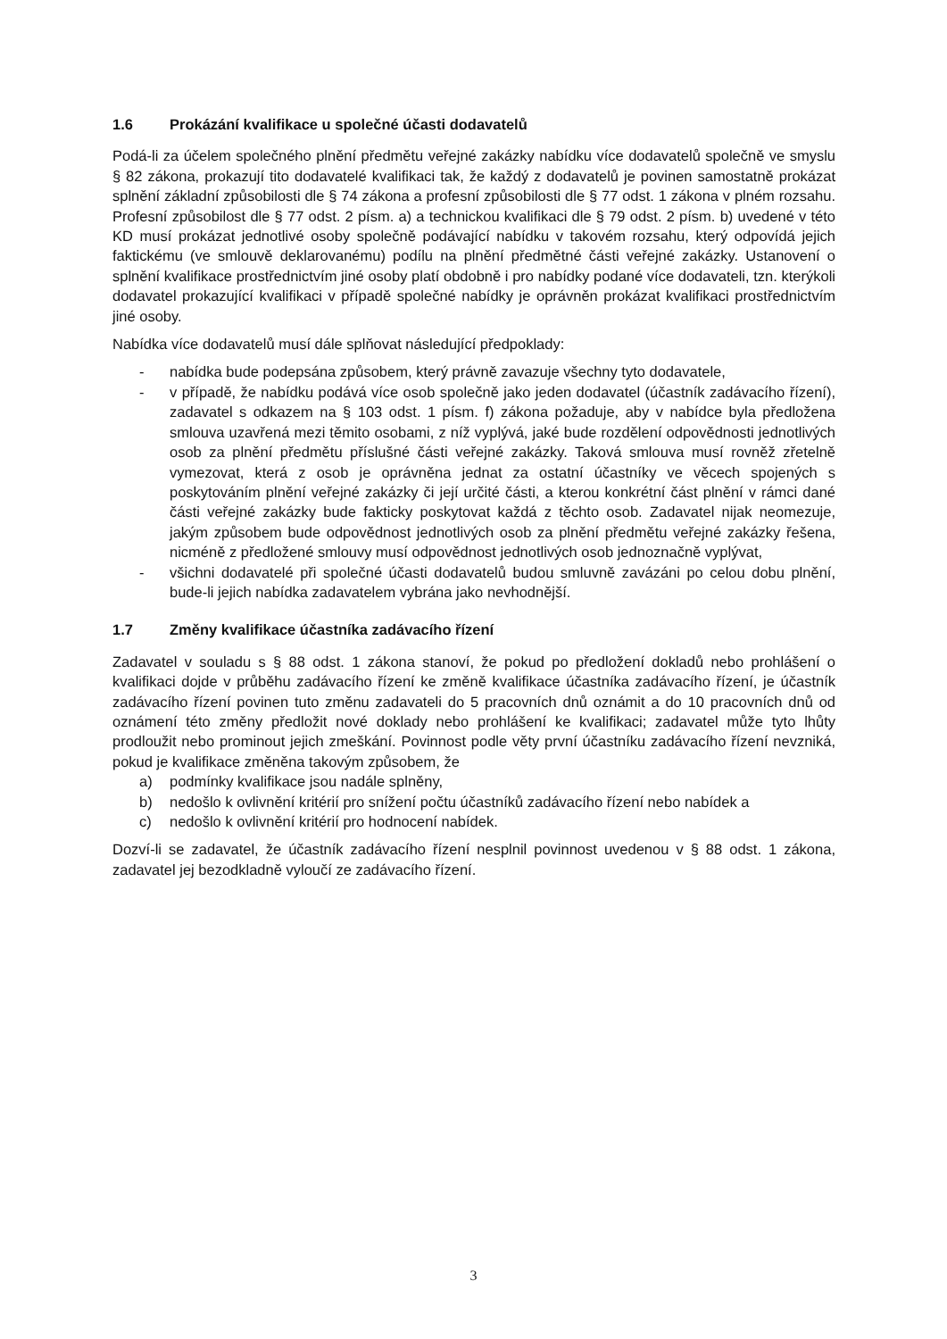1.6 Prokázání kvalifikace u společné účasti dodavatelů
Podá-li za účelem společného plnění předmětu veřejné zakázky nabídku více dodavatelů společně ve smyslu § 82 zákona, prokazují tito dodavatelé kvalifikaci tak, že každý z dodavatelů je povinen samostatně prokázat splnění základní způsobilosti dle § 74 zákona a profesní způsobilosti dle § 77 odst. 1 zákona v plném rozsahu. Profesní způsobilost dle § 77 odst. 2 písm. a) a technickou kvalifikaci dle § 79 odst. 2 písm. b) uvedené v této KD musí prokázat jednotlivé osoby společně podávající nabídku v takovém rozsahu, který odpovídá jejich faktickému (ve smlouvě deklarovanému) podílu na plnění předmětné části veřejné zakázky. Ustanovení o splnění kvalifikace prostřednictvím jiné osoby platí obdobně i pro nabídky podané více dodavateli, tzn. kterýkoli dodavatel prokazující kvalifikaci v případě společné nabídky je oprávněn prokázat kvalifikaci prostřednictvím jiné osoby.
Nabídka více dodavatelů musí dále splňovat následující předpoklady:
- nabídka bude podepsána způsobem, který právně zavazuje všechny tyto dodavatele,
- v případě, že nabídku podává více osob společně jako jeden dodavatel (účastník zadávacího řízení), zadavatel s odkazem na § 103 odst. 1 písm. f) zákona požaduje, aby v nabídce byla předložena smlouva uzavřená mezi těmito osobami, z níž vyplývá, jaké bude rozdělení odpovědnosti jednotlivých osob za plnění předmětu příslušné části veřejné zakázky. Taková smlouva musí rovněž zřetelně vymezovat, která z osob je oprávněna jednat za ostatní účastníky ve věcech spojených s poskytováním plnění veřejné zakázky či její určité části, a kterou konkrétní část plnění v rámci dané části veřejné zakázky bude fakticky poskytovat každá z těchto osob. Zadavatel nijak neomezuje, jakým způsobem bude odpovědnost jednotlivých osob za plnění předmětu veřejné zakázky řešena, nicméně z předložené smlouvy musí odpovědnost jednotlivých osob jednoznačně vyplývat,
- všichni dodavatelé při společné účasti dodavatelů budou smluvně zavázáni po celou dobu plnění, bude-li jejich nabídka zadavatelem vybrána jako nevhodnější.
1.7 Změny kvalifikace účastníka zadávacího řízení
Zadavatel v souladu s § 88 odst. 1 zákona stanoví, že pokud po předložení dokladů nebo prohlášení o kvalifikaci dojde v průběhu zadávacího řízení ke změně kvalifikace účastníka zadávacího řízení, je účastník zadávacího řízení povinen tuto změnu zadavateli do 5 pracovních dnů oznámit a do 10 pracovních dnů od oznámení této změny předložit nové doklady nebo prohlášení ke kvalifikaci; zadavatel může tyto lhůty prodloužit nebo prominout jejich zmeškání. Povinnost podle věty první účastníku zadávacího řízení nevzniká, pokud je kvalifikace změněna takovým způsobem, že
a) podmínky kvalifikace jsou nadále splněny,
b) nedošlo k ovlivnění kritérií pro snížení počtu účastníků zadávacího řízení nebo nabídek a
c) nedošlo k ovlivnění kritérií pro hodnocení nabídek.
Dozví-li se zadavatel, že účastník zadávacího řízení nesplnil povinnost uvedenou v § 88 odst. 1 zákona, zadavatel jej bezodkladně vyloučí ze zadávacího řízení.
3